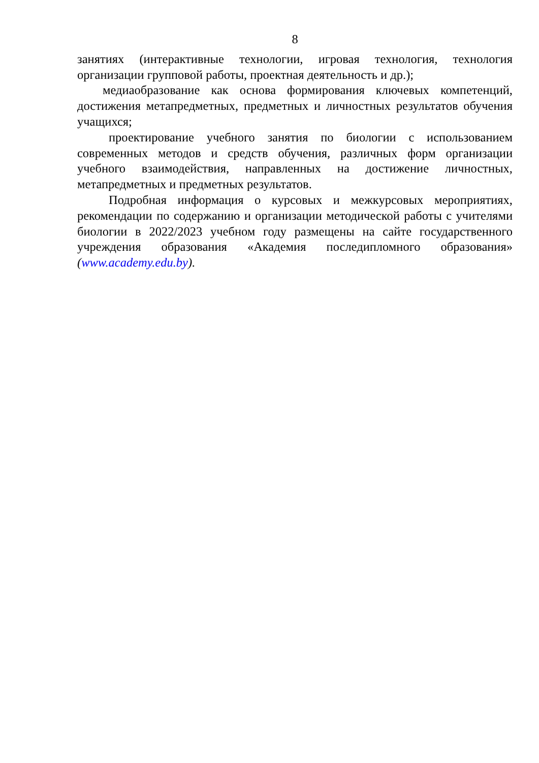8
занятиях (интерактивные технологии, игровая технология, технология организации групповой работы, проектная деятельность и др.);
медиаобразование как основа формирования ключевых компетенций, достижения метапредметных, предметных и личностных результатов обучения учащихся;
проектирование учебного занятия по биологии с использованием современных методов и средств обучения, различных форм организации учебного взаимодействия, направленных на достижение личностных, метапредметных и предметных результатов.
Подробная информация о курсовых и межкурсовых мероприятиях, рекомендации по содержанию и организации методической работы с учителями биологии в 2022/2023 учебном году размещены на сайте государственного учреждения образования «Академия последипломного образования» (www.academy.edu.by).